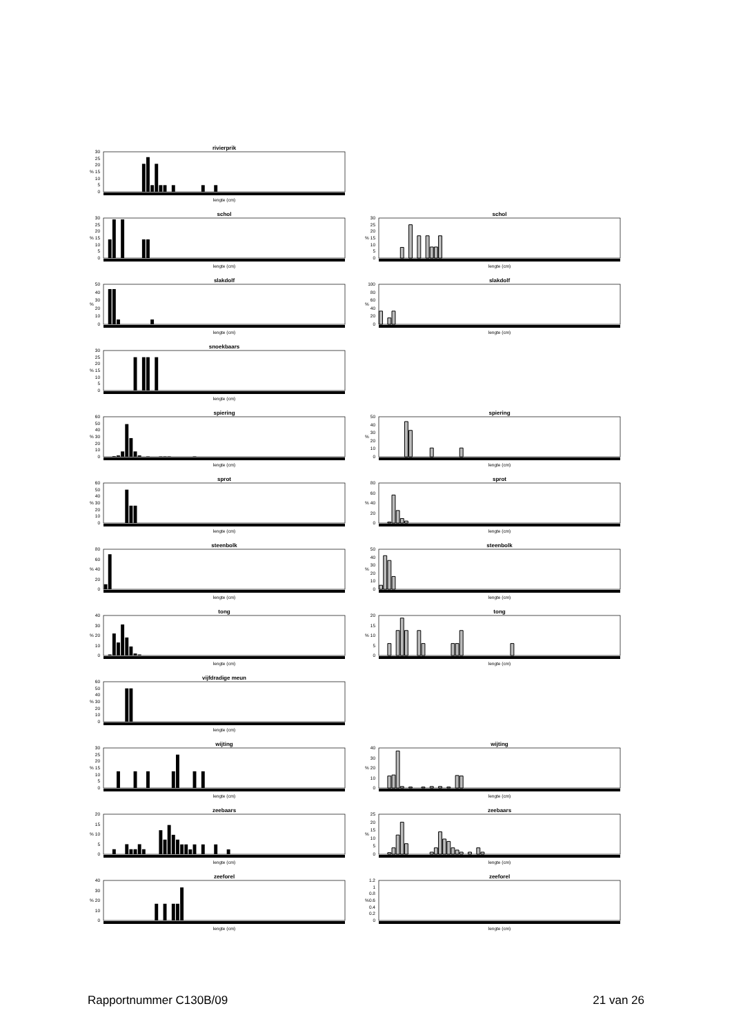rivierprik
%
0
5
10
15
20
25
30
lengte (cm)
schol
%
0
5
10
15
20
25
30
lengte (cm)
schol
%
0
5
10
15
20
25
30
lengte (cm)
slakdolf
%
0
10
20
30
40
50
lengte (cm)
slakdolf
%
0
20
40
60
80
100
lengte (cm)
snoekbaars
%
0
5
10
15
20
25
30
lengte (cm)
spiering
%
0
10
20
30
40
50
60
lengte (cm)
spiering
%
0
10
20
30
40
50
lengte (cm)
sprot
%
0
10
20
30
40
50
60
lengte (cm)
sprot
%
0
20
40
60
80
lengte (cm)
steenbolk
%
0
20
40
60
80
lengte (cm)
steenbolk
%
0
10
20
30
40
50
lengte (cm)
tong
%
0
10
20
30
40
lengte (cm)
tong
%
0
5
10
15
20
lengte (cm)
vijfdradige meun
%
0
10
20
30
40
50
60
lengte (cm)
wijting
%
0
5
10
15
20
25
30
lengte (cm)
wijting
%
0
10
20
30
40
lengte (cm)
zeebaars
%
0
5
10
15
20
lengte (cm)
zeebaars
%
0
5
10
15
20
25
lengte (cm)
zeeforel
%
0
10
20
30
40
lengte (cm)
zeeforel
%
0
0.2
0.4
0.6
0.8
1
1.2
lengte (cm)
Rapportnummer C130B/09 21 van 26